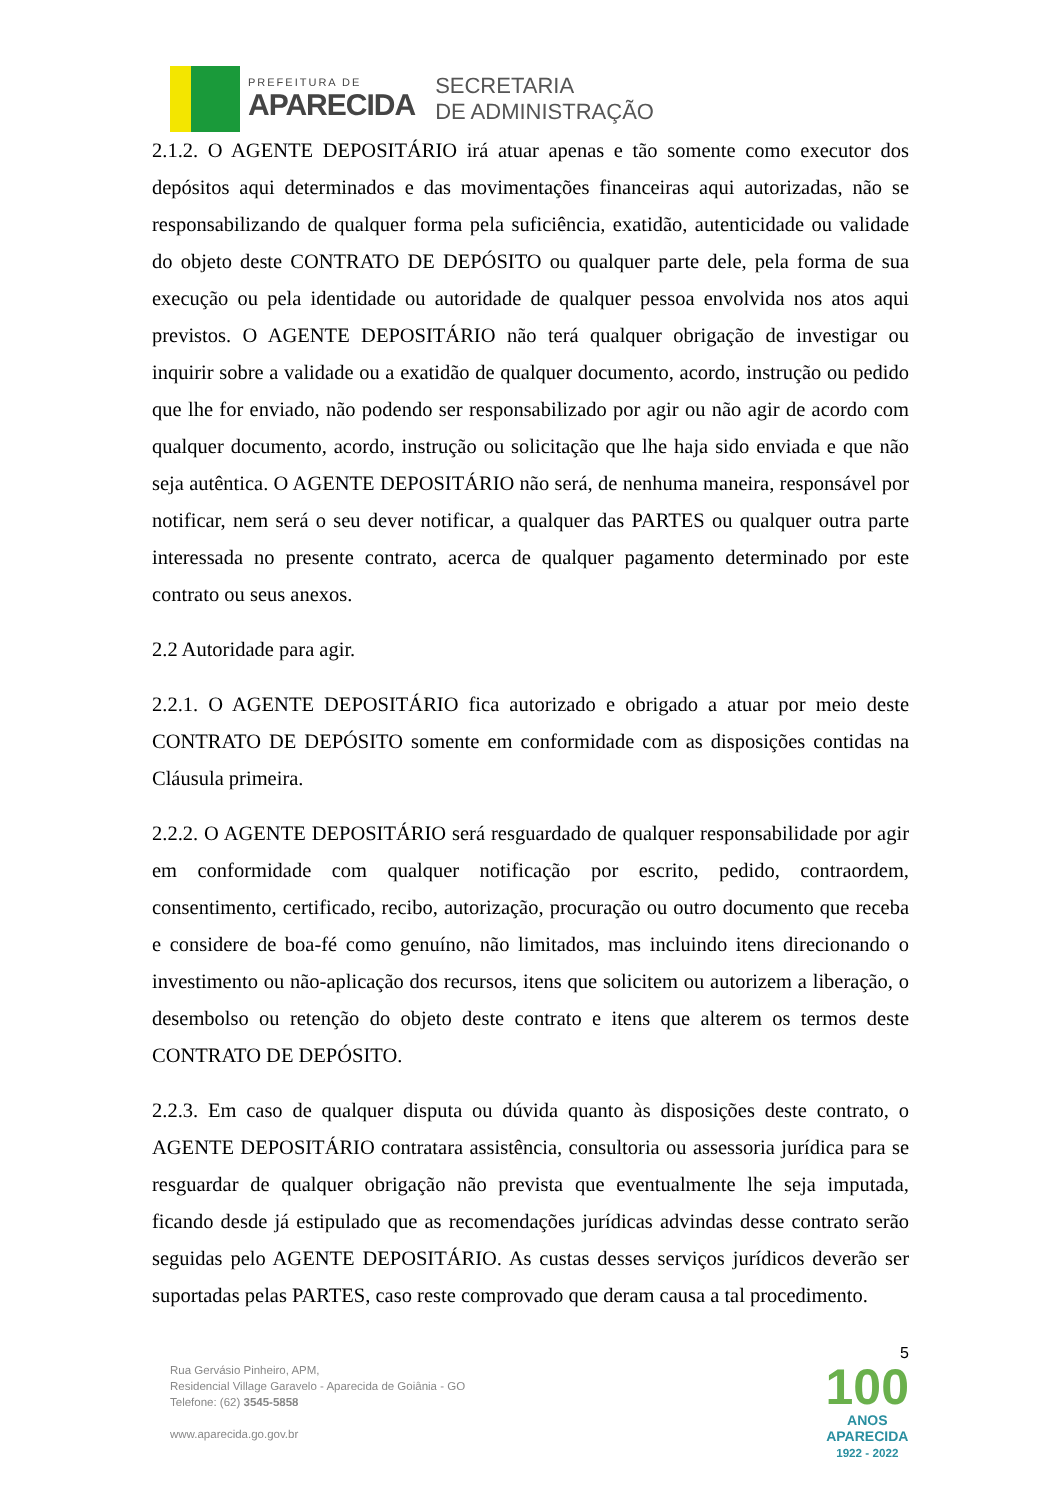PREFEITURA DE
APARECIDA
SECRETARIA
DE ADMINISTRAÇÃO
2.1.2. O AGENTE DEPOSITÁRIO irá atuar apenas e tão somente como executor dos depósitos aqui determinados e das movimentações financeiras aqui autorizadas, não se responsabilizando de qualquer forma pela suficiência, exatidão, autenticidade ou validade do objeto deste CONTRATO DE DEPÓSITO ou qualquer parte dele, pela forma de sua execução ou pela identidade ou autoridade de qualquer pessoa envolvida nos atos aqui previstos. O AGENTE DEPOSITÁRIO não terá qualquer obrigação de investigar ou inquirir sobre a validade ou a exatidão de qualquer documento, acordo, instrução ou pedido que lhe for enviado, não podendo ser responsabilizado por agir ou não agir de acordo com qualquer documento, acordo, instrução ou solicitação que lhe haja sido enviada e que não seja autêntica. O AGENTE DEPOSITÁRIO não será, de nenhuma maneira, responsável por notificar, nem será o seu dever notificar, a qualquer das PARTES ou qualquer outra parte interessada no presente contrato, acerca de qualquer pagamento determinado por este contrato ou seus anexos.
2.2 Autoridade para agir.
2.2.1. O AGENTE DEPOSITÁRIO fica autorizado e obrigado a atuar por meio deste CONTRATO DE DEPÓSITO somente em conformidade com as disposições contidas na Cláusula primeira.
2.2.2. O AGENTE DEPOSITÁRIO será resguardado de qualquer responsabilidade por agir em conformidade com qualquer notificação por escrito, pedido, contraordem, consentimento, certificado, recibo, autorização, procuração ou outro documento que receba e considere de boa-fé como genuíno, não limitados, mas incluindo itens direcionando o investimento ou não-aplicação dos recursos, itens que solicitem ou autorizem a liberação, o desembolso ou retenção do objeto deste contrato e itens que alterem os termos deste CONTRATO DE DEPÓSITO.
2.2.3. Em caso de qualquer disputa ou dúvida quanto às disposições deste contrato, o AGENTE DEPOSITÁRIO contratara assistência, consultoria ou assessoria jurídica para se resguardar de qualquer obrigação não prevista que eventualmente lhe seja imputada, ficando desde já estipulado que as recomendações jurídicas advindas desse contrato serão seguidas pelo AGENTE DEPOSITÁRIO. As custas desses serviços jurídicos deverão ser suportadas pelas PARTES, caso reste comprovado que deram causa a tal procedimento.
5
Rua Gervásio Pinheiro, APM,
Residencial Village Garavelo - Aparecida de Goiânia - GO
Telefone: (62) 3545-5858
www.aparecida.go.gov.br
100
ANOS
APARECIDA
1922 - 2022